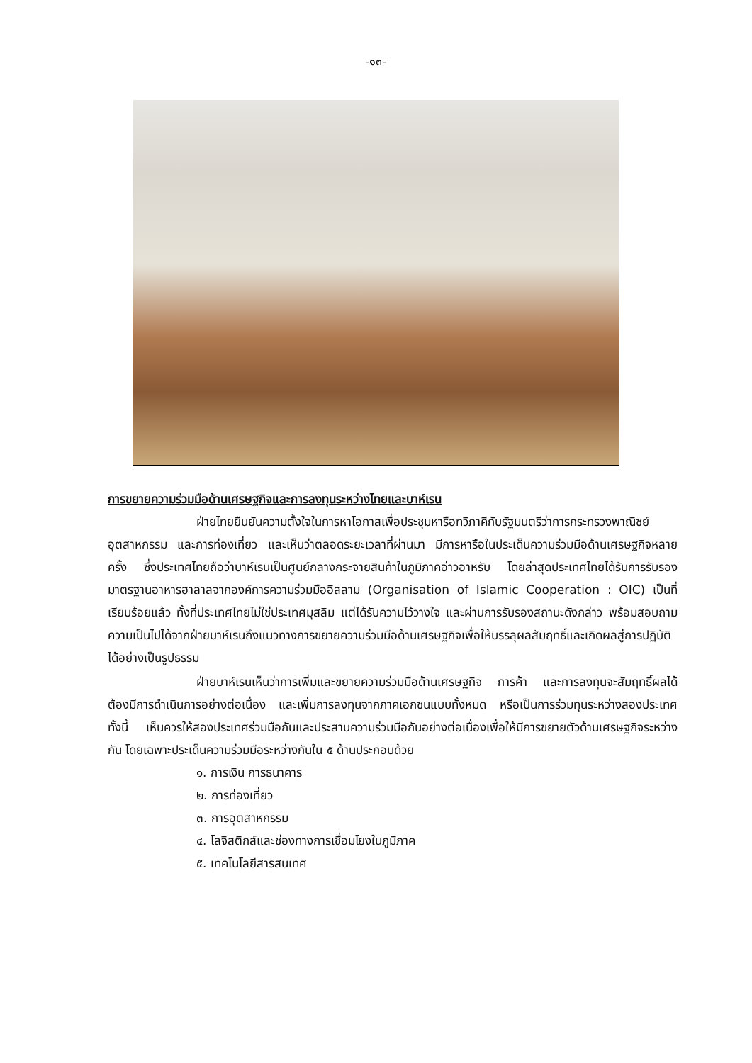-๑๓-
การขยายความร่วมมือด้านเศรษฐกิจและการลงทุนระหว่างไทยและบาห์เรน
ฝ่ายไทยยืนยันความตั้งใจในการหาโอกาสเพื่อประชุมหารือทวิภาคีกับรัฐมนตรีว่าการกระทรวงพาณิชย์ อุตสาหกรรม และการท่องเที่ยว และเห็นว่าตลอดระยะเวลาที่ผ่านมา มีการหารือในประเด็นความร่วมมือด้านเศรษฐกิจหลายครั้ง ซึ่งประเทศไทยถือว่าบาห์เรนเป็นศูนย์กลางกระจายสินค้าในภูมิภาคอ่าวอาหรับ โดยล่าสุดประเทศไทยได้รับการรับรองมาตรฐานอาหารฮาลาลจากองค์การความร่วมมืออิสลาม (Organisation of Islamic Cooperation : OIC) เป็นที่เรียบร้อยแล้ว ทั้งที่ประเทศไทยไม่ใช่ประเทศมุสลิม แต่ได้รับความไว้วางใจ และผ่านการรับรองสถานะดังกล่าว พร้อมสอบถามความเป็นไปได้จากฝ่ายบาห์เรนถึงแนวทางการขยายความร่วมมือด้านเศรษฐกิจเพื่อให้บรรลุผลสัมฤทธิ์และเกิดผลสู่การปฏิบัติได้อย่างเป็นรูปธรรม
ฝ่ายบาห์เรนเห็นว่าการเพิ่มและขยายความร่วมมือด้านเศรษฐกิจ การค้า และการลงทุนจะสัมฤทธิ์ผลได้ ต้องมีการดำเนินการอย่างต่อเนื่อง และเพิ่มการลงทุนจากภาคเอกชนแบบทั้งหมด หรือเป็นการร่วมทุนระหว่างสองประเทศ ทั้งนี้ เห็นควรให้สองประเทศร่วมมือกันและประสานความร่วมมือกันอย่างต่อเนื่องเพื่อให้มีการขยายตัวด้านเศรษฐกิจระหว่างกัน โดยเฉพาะประเด็นความร่วมมือระหว่างกันใน ๕ ด้านประกอบด้วย
๑. การเงิน การธนาคาร
๒. การท่องเที่ยว
๓. การอุตสาหกรรม
๔. โลจิสติกส์และช่องทางการเชื่อมโยงในภูมิภาค
๕. เทคโนโลยีสารสนเทศ